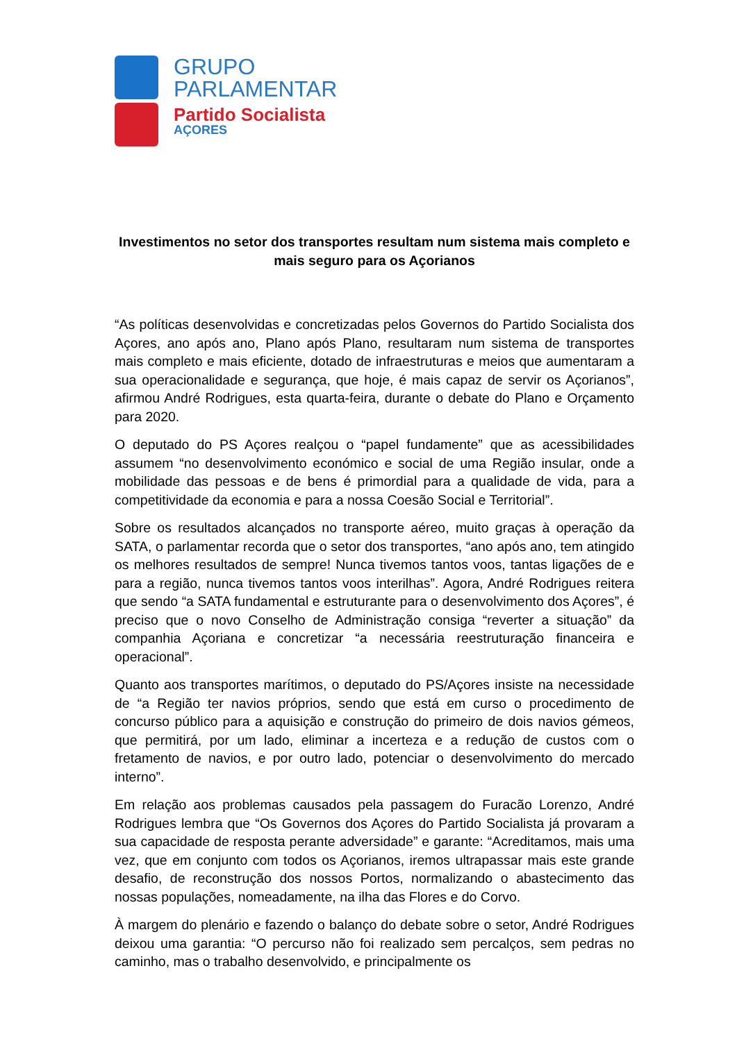GRUPO
PARLAMENTAR
Partido Socialista
AÇORES
Investimentos no setor dos transportes resultam num sistema mais completo e mais seguro para os Açorianos
“As políticas desenvolvidas e concretizadas pelos Governos do Partido Socialista dos Açores, ano após ano, Plano após Plano, resultaram num sistema de transportes mais completo e mais eficiente, dotado de infraestruturas e meios que aumentaram a sua operacionalidade e segurança, que hoje, é mais capaz de servir os Açorianos”, afirmou André Rodrigues, esta quarta-feira, durante o debate do Plano e Orçamento para 2020.
O deputado do PS Açores realçou o “papel fundamente” que as acessibilidades assumem “no desenvolvimento económico e social de uma Região insular, onde a mobilidade das pessoas e de bens é primordial para a qualidade de vida, para a competitividade da economia e para a nossa Coesão Social e Territorial”.
Sobre os resultados alcançados no transporte aéreo, muito graças à operação da SATA, o parlamentar recorda que o setor dos transportes, “ano após ano, tem atingido os melhores resultados de sempre! Nunca tivemos tantos voos, tantas ligações de e para a região, nunca tivemos tantos voos interilhas”. Agora, André Rodrigues reitera que sendo “a SATA fundamental e estruturante para o desenvolvimento dos Açores”, é preciso que o novo Conselho de Administração consiga “reverter a situação” da companhia Açoriana e concretizar “a necessária reestruturação financeira e operacional”.
Quanto aos transportes marítimos, o deputado do PS/Açores insiste na necessidade de “a Região ter navios próprios, sendo que está em curso o procedimento de concurso público para a aquisição e construção do primeiro de dois navios gémeos, que permitirá, por um lado, eliminar a incerteza e a redução de custos com o fretamento de navios, e por outro lado, potenciar o desenvolvimento do mercado interno”.
Em relação aos problemas causados pela passagem do Furacão Lorenzo, André Rodrigues lembra que “Os Governos dos Açores do Partido Socialista já provaram a sua capacidade de resposta perante adversidade” e garante: “Acreditamos, mais uma vez, que em conjunto com todos os Açorianos, iremos ultrapassar mais este grande desafio, de reconstrução dos nossos Portos, normalizando o abastecimento das nossas populações, nomeadamente, na ilha das Flores e do Corvo.
À margem do plenário e fazendo o balanço do debate sobre o setor, André Rodrigues deixou uma garantia: “O percurso não foi realizado sem percalços, sem pedras no caminho, mas o trabalho desenvolvido, e principalmente os